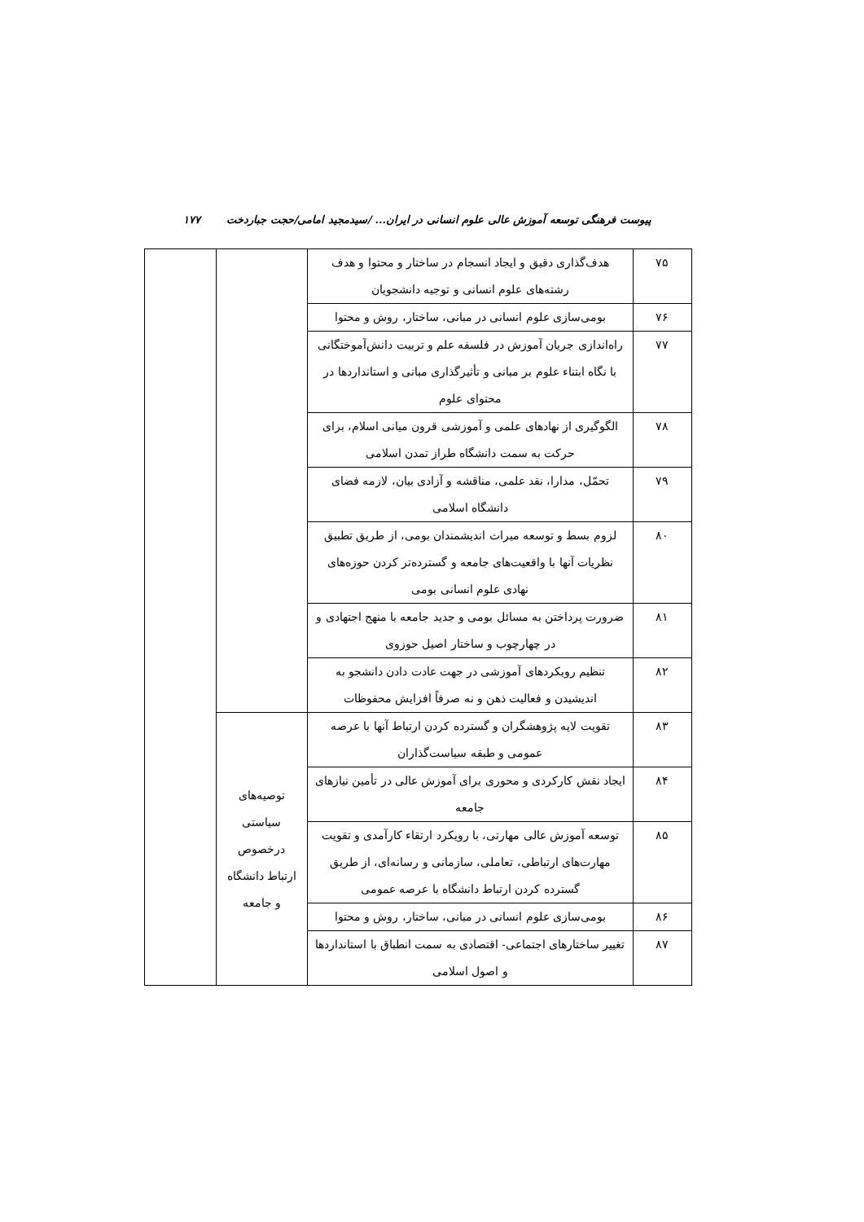پیوست فرهنگی توسعه آموزش عالی علوم انسانی در ایران... /سیدمجید امامی/حجت جباردخت ۱۷۷
| ۷۵ | هدف‌گذاری دقیق و ایجاد انسجام در ساختار و محتوا و هدف رشته‌های علوم انسانی و توجیه دانشجویان | | |
| ۷۶ | بومی‌سازی علوم انسانی در مبانی، ساختار، روش و محتوا | | |
| ۷۷ | راه‌اندازی جریان آموزش در فلسفه علم و تربیت دانش‌آموختگانی با نگاه ابتناء علوم بر مبانی و تأثیرگذاری مبانی و استانداردها در محتوای علوم | | |
| ۷۸ | الگوگیری از نهادهای علمی و آموزشی قرون میانی اسلام، برای حرکت به سمت دانشگاه طراز تمدن اسلامی | | |
| ۷۹ | تحمّل، مدارا، نقد علمی، مناقشه و آزادی بیان، لازمه فضای دانشگاه اسلامی | | |
| ۸۰ | لزوم بسط و توسعه میراث اندیشمندان بومی، از طریق تطبیق نظریات آنها با واقعیت‌های جامعه و گسترده‌تر کردن حوزه‌های نهادی علوم انسانی بومی | | |
| ۸۱ | ضرورت پرداختن به مسائل بومی و جدید جامعه با منهج اجتهادی و در چهارچوب و ساختار اصیل حوزوی | | |
| ۸۲ | تنظیم رویکردهای آموزشی در جهت عادت دادن دانشجو به اندیشیدن و فعالیت ذهن و نه صرفاً افزایش محفوظات | | |
| ۸۳ | تقویت لایه پژوهشگران و گسترده کردن ارتباط آنها با عرصه عمومی و طبقه سیاست‌گذاران | توصیه‌های سیاستی درخصوص ارتباط دانشگاه و جامعه | |
| ۸۴ | ایجاد نقش کارکردی و محوری برای آموزش عالی در تأمین نیازهای جامعه | | |
| ۸۵ | توسعه آموزش عالی مهارتی، با رویکرد ارتقاء کارآمدی و تقویت مهارت‌های ارتباطی، تعاملی، سازمانی و رسانه‌ای، از طریق گسترده کردن ارتباط دانشگاه با عرصه عمومی | | |
| ۸۶ | بومی‌سازی علوم انسانی در مبانی، ساختار، روش و محتوا | | |
| ۸۷ | تغییر ساختارهای اجتماعی- اقتصادی به سمت انطباق با استانداردها و اصول اسلامی | | |